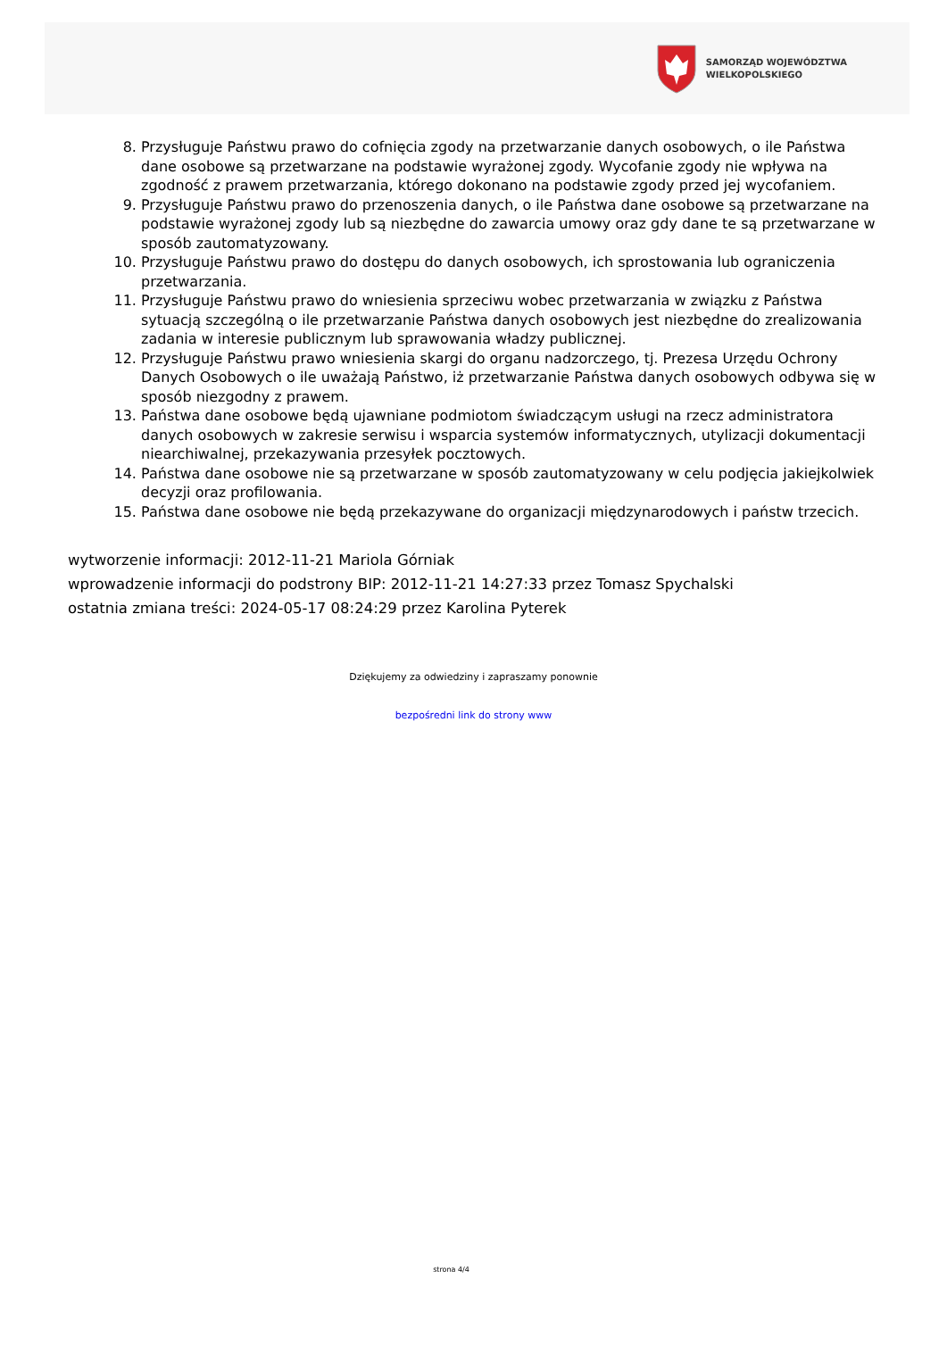SAMORZĄD WOJEWÓDZTWA
WIELKOPOLSKIEGO
8. Przysługuje Państwu prawo do cofnięcia zgody na przetwarzanie danych osobowych, o ile Państwa dane osobowe są przetwarzane na podstawie wyrażonej zgody. Wycofanie zgody nie wpływa na zgodność z prawem przetwarzania, którego dokonano na podstawie zgody przed jej wycofaniem.
9. Przysługuje Państwu prawo do przenoszenia danych, o ile Państwa dane osobowe są przetwarzane na podstawie wyrażonej zgody lub są niezbędne do zawarcia umowy oraz gdy dane te są przetwarzane w sposób zautomatyzowany.
10. Przysługuje Państwu prawo do dostępu do danych osobowych, ich sprostowania lub ograniczenia przetwarzania.
11. Przysługuje Państwu prawo do wniesienia sprzeciwu wobec przetwarzania w związku z Państwa sytuacją szczególną o ile przetwarzanie Państwa danych osobowych jest niezbędne do zrealizowania zadania w interesie publicznym lub sprawowania władzy publicznej.
12. Przysługuje Państwu prawo wniesienia skargi do organu nadzorczego, tj. Prezesa Urzędu Ochrony Danych Osobowych o ile uważają Państwo, iż przetwarzanie Państwa danych osobowych odbywa się w sposób niezgodny z prawem.
13. Państwa dane osobowe będą ujawniane podmiotom świadczącym usługi na rzecz administratora danych osobowych w zakresie serwisu i wsparcia systemów informatycznych, utylizacji dokumentacji niearchiwalnej, przekazywania przesyłek pocztowych.
14. Państwa dane osobowe nie są przetwarzane w sposób zautomatyzowany w celu podjęcia jakiejkolwiek decyzji oraz profilowania.
15. Państwa dane osobowe nie będą przekazywane do organizacji międzynarodowych i państw trzecich.
wytworzenie informacji: 2012-11-21 Mariola Górniak
wprowadzenie informacji do podstrony BIP: 2012-11-21 14:27:33 przez Tomasz Spychalski
ostatnia zmiana treści: 2024-05-17 08:24:29 przez Karolina Pyterek
Dziękujemy za odwiedziny i zapraszamy ponownie
bezpośredni link do strony www
strona 4/4